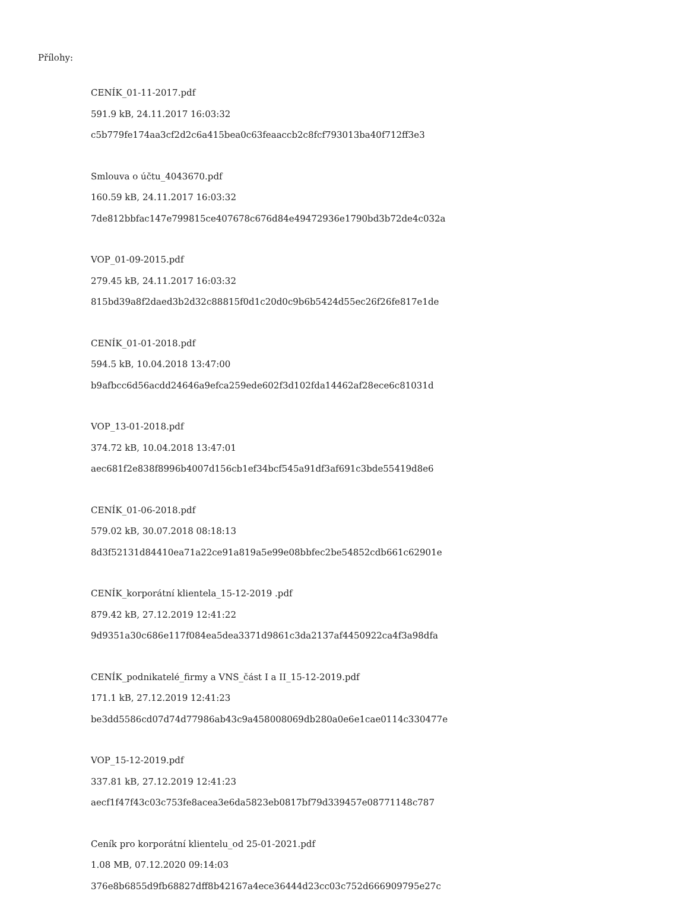Přílohy:
CENÍK_01-11-2017.pdf
591.9 kB, 24.11.2017 16:03:32
c5b779fe174aa3cf2d2c6a415bea0c63feaaccb2c8fcf793013ba40f712ff3e3
Smlouva o účtu_4043670.pdf
160.59 kB, 24.11.2017 16:03:32
7de812bbfac147e799815ce407678c676d84e49472936e1790bd3b72de4c032a
VOP_01-09-2015.pdf
279.45 kB, 24.11.2017 16:03:32
815bd39a8f2daed3b2d32c88815f0d1c20d0c9b6b5424d55ec26f26fe817e1de
CENÍK_01-01-2018.pdf
594.5 kB, 10.04.2018 13:47:00
b9afbcc6d56acdd24646a9efca259ede602f3d102fda14462af28ece6c81031d
VOP_13-01-2018.pdf
374.72 kB, 10.04.2018 13:47:01
aec681f2e838f8996b4007d156cb1ef34bcf545a91df3af691c3bde55419d8e6
CENÍK_01-06-2018.pdf
579.02 kB, 30.07.2018 08:18:13
8d3f52131d84410ea71a22ce91a819a5e99e08bbfec2be54852cdb661c62901e
CENÍK_korporátní klientela_15-12-2019 .pdf
879.42 kB, 27.12.2019 12:41:22
9d9351a30c686e117f084ea5dea3371d9861c3da2137af4450922ca4f3a98dfa
CENÍK_podnikatelé_firmy a VNS_část I a II_15-12-2019.pdf
171.1 kB, 27.12.2019 12:41:23
be3dd5586cd07d74d77986ab43c9a458008069db280a0e6e1cae0114c330477e
VOP_15-12-2019.pdf
337.81 kB, 27.12.2019 12:41:23
aecf1f47f43c03c753fe8acea3e6da5823eb0817bf79d339457e08771148c787
Ceník pro korporátní klientelu_od 25-01-2021.pdf
1.08 MB, 07.12.2020 09:14:03
376e8b6855d9fb68827dff8b42167a4ece36444d23cc03c752d666909795e27c